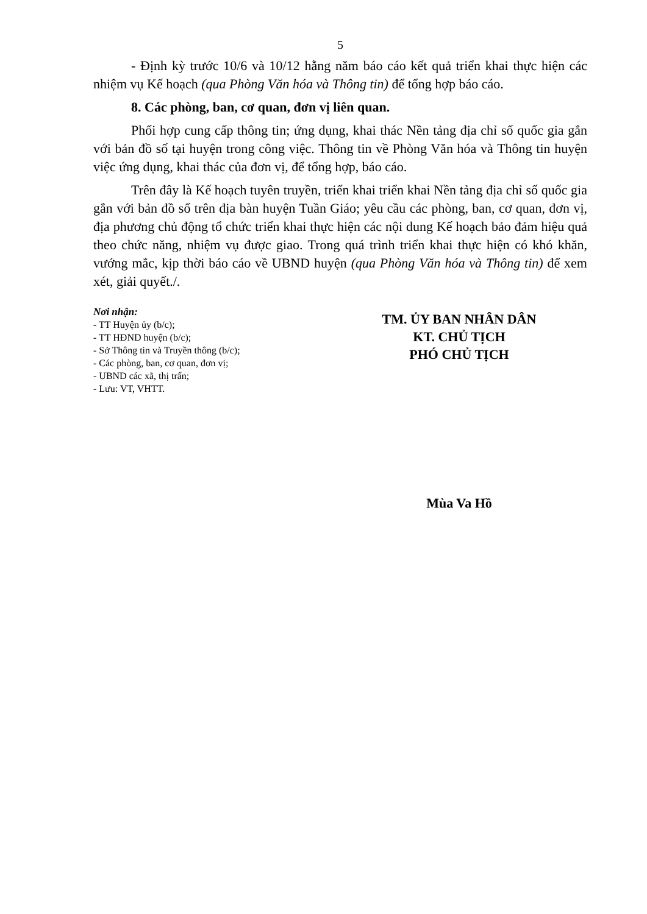5
- Định kỳ trước 10/6 và 10/12 hằng năm báo cáo kết quả triển khai thực hiện các nhiệm vụ Kế hoạch (qua Phòng Văn hóa và Thông tin) để tổng hợp báo cáo.
8. Các phòng, ban, cơ quan, đơn vị liên quan.
Phối hợp cung cấp thông tin; ứng dụng, khai thác Nền tảng địa chỉ số quốc gia gắn với bản đồ số tại huyện trong công việc. Thông tin về Phòng Văn hóa và Thông tin huyện việc ứng dụng, khai thác của đơn vị, để tổng hợp, báo cáo.
Trên đây là Kế hoạch tuyên truyền, triển khai triển khai Nền tảng địa chỉ số quốc gia gắn với bản đồ số trên địa bàn huyện Tuần Giáo; yêu cầu các phòng, ban, cơ quan, đơn vị, địa phương chủ động tổ chức triển khai thực hiện các nội dung Kế hoạch bảo đảm hiệu quả theo chức năng, nhiệm vụ được giao. Trong quá trình triển khai thực hiện có khó khăn, vướng mắc, kịp thời báo cáo về UBND huyện (qua Phòng Văn hóa và Thông tin) để xem xét, giải quyết./.
Nơi nhận:
- TT Huyện ủy (b/c);
- TT HĐND huyện (b/c);
- Sở Thông tin và Truyền thông (b/c);
- Các phòng, ban, cơ quan, đơn vị;
- UBND các xã, thị trấn;
- Lưu: VT, VHTT.
TM. ỦY BAN NHÂN DÂN
KT. CHỦ TỊCH
PHÓ CHỦ TỊCH
Mùa Va Hồ